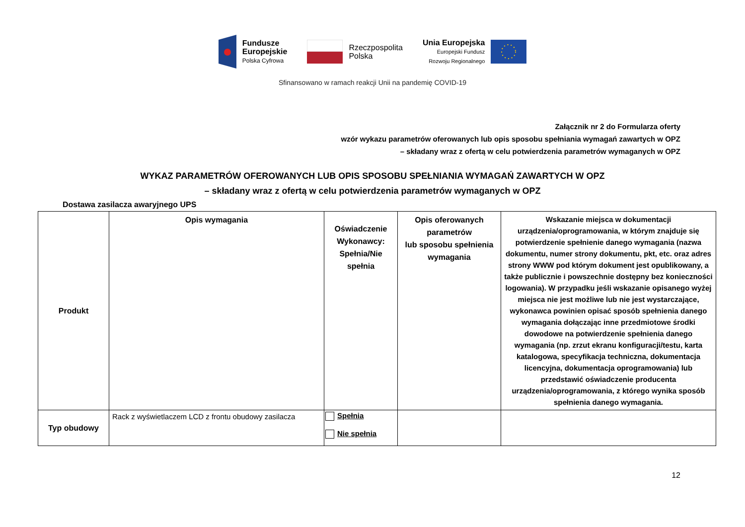Fundusze
Europejskie
Polska Cyfrowa
Rzeczpospolita
Polska
Unia Europejska
Europejski Fundusz
Rozwoju Regionalnego
Sfinansowano w ramach reakcji Unii na pandemię COVID-19
Załącznik nr 2 do Formularza oferty
wzór wykazu parametrów oferowanych lub opis sposobu spełniania wymagań zawartych w OPZ
– składany wraz z ofertą w celu potwierdzenia parametrów wymaganych w OPZ
WYKAZ PARAMETRÓW OFEROWANYCH LUB OPIS SPOSOBU SPEŁNIANIA WYMAGAŃ ZAWARTYCH W OPZ
– składany wraz z ofertą w celu potwierdzenia parametrów wymaganych w OPZ
Dostawa zasilacza awaryjnego UPS
| Produkt | Opis wymagania | Oświadczenie Wykonawcy: Spełnia/Nie spełnia | Opis oferowanych parametrów lub sposobu spełnienia wymagania | Wskazanie miejsca w dokumentacji urządzenia/oprogramowania, w którym znajduje się potwierdzenie spełnienie danego wymagania (nazwa dokumentu, numer strony dokumentu, pkt, etc. oraz adres strony WWW pod którym dokument jest opublikowany, a także publicznie i powszechnie dostępny bez konieczności logowania). W przypadku jeśli wskazanie opisanego wyżej miejsca nie jest możliwe lub nie jest wystarczające, wykonawca powinien opisać sposób spełnienia danego wymagania dołączając inne przedmiotowe środki dowodowe na potwierdzenie spełnienia danego wymagania (np. zrzut ekranu konfiguracji/testu, karta katalogowa, specyfikacja techniczna, dokumentacja licencyjna, dokumentacja oprogramowania) lub przedstawić oświadczenie producenta urządzenia/oprogramowania, z którego wynika sposób spełnienia danego wymagania. |
| --- | --- | --- | --- | --- |
| Typ obudowy | Rack z wyświetlaczem LCD z frontu obudowy zasilacza | Spełnia Nie spełnia | | |
12